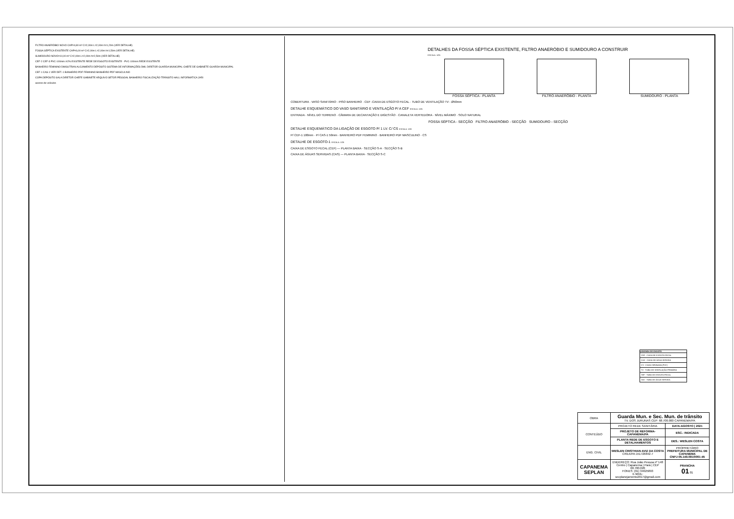FILTRO ANAERÓBIO NOVO CAP=4,80 m³ C=2,00m L=2,00m h=1,20m (VER DETALHE)
FOSSA SÉPTICA EXISTENTE CAP=6,00 m³ C=2,00m L=2,00m h=1,50m (VER DETALHE)
SUMIDOURO NOVO=10,00 m³ C=2,00m L=2,00m h=2,50m (VER DETALHE)
CEF-2 CEF-3 PVC-100mm i=2% EXISTENTE REDE DE ESGOTO EXISTENTE - PVC-100mm REDE EXISTENTE
BANHEIRO FEMININO DIMSUTRAN ALOJAMENTO DEPÓSITO SISTEMA DE INFORMAÇÕES DML DIRETOR GUARDA MUNICIPAL CHEFE DE GABINETE GUARDA MUNICIPAL
CEF-1 CAS-1 VER DET.-1 BANHEIRO PDF FEMININO BANHEIRO PDF MASCULINO
COPA DEPÓSITO SALA DIRETOR CHEFE GABINETE ARQUIVO SETOR PESSOAL BANHEIRO FISCALIZAÇÃO TRÂNSITO HALL INFORMÁTICA JARI
acesso de veículos
DETALHES DA FOSSA SÉPTICA EXISTENTE, FILTRO ANAERÓBIO E SUMIDOURO A CONSTRUIR
ESCALA: 1/25
FOSSA SÉPTICA - PLANTA FILTRO ANAERÓBIO - PLANTA SUMIDOURO - PLANTA
COBERTURA · VASO SANITÁRIO · PISO BANHEIRO · CEF -CAIXA DE ESGOTO FECAL · TUBO DE VENTILAÇÃO TV - Ø50mm
DETALHE ESQUEMÁTICO DO VASO SANITÁRIO E VENTILAÇÃO P/ A CEF ESCALA: 1/25
ENTRADA · NÍVEL DO TERRENO · CÂMARA DE DECANTAÇÃO E DIGESTÃO · CANALETA VERTEDORA · NÍVEL MÁXIMO · SOLO NATURAL
FOSSA SÉPTICA - SECÇÃO FILTRO ANAERÓBIO - SECÇÃO SUMIDOURO - SECÇÃO
DETALHE ESQUEMÁTICO DA LIGAÇÃO DE ESGOTO P/ 1 LV. C/ CS ESCALA: 1/20
P/ CEF-1 100mm · P/ CAS-1 50mm · BANHEIRO PDF FEMININO · BANHEIRO PDF MASCULINO · CS
DETALHE DE ESGOTO-1 ESCALA: 1/25
CAIXA DE ESGOTO FECAL (CEF) — PLANTA BAIXA · SECÇÃO S-A · SECÇÃO S-B
CAIXA DE ÁGUAS SERVIDAS (CAS) — PLANTA BAIXA · SECÇÃO S-C
LEGENDA DE ESGOTO
CEF - CAIXA DE ESGOTO FECAL
CAS - CAIXA DE ÁGUA SERVIDA
CS - CAIXA SIFONADA (PVC)
TV - TUBO DE VENTILAÇÃO PRIMÁRIA
TEF - TUBO DE ESGOTO FECAL
TAS - TUBO DE ÁGUA SERVIDA
| OBRA | Guarda Mun. e Sec. Mun. de trânsito TV. DOS JURUNAS CEP: 68.700.000 CAPANEMA/PA | |
| CONTEÚDO | PROJETO REDE SANITÁRIA | DATA:AGOSTO / 2021 |
| | PROJETO DE REFORMA-CAPANEMA/PA | ESC.: INDICADA |
| | PLANTA REDE DE ESGOTO E DETALHAMENTOS | DES.: WESLEN COSTA |
| ENG. CIVIL | WESLEN CRISTHIAN AVIZ DA COSTA CREA/PA:151726842-7 | PROPRIETÁRIO PREFEITURA MUNICIPAL DE CAPANEMA CNPJ:05.149.091/0001-45 |
| CAPANEMA SEPLAN | ENDEREÇO: Rua João Pessoa nº 148 Centro / Capanema / Pará / CEP 68.700.020 FONES: (91) 34625893 E-MAIL: secplanejamento2017@gmail.com | PRANCHA 01 01 |